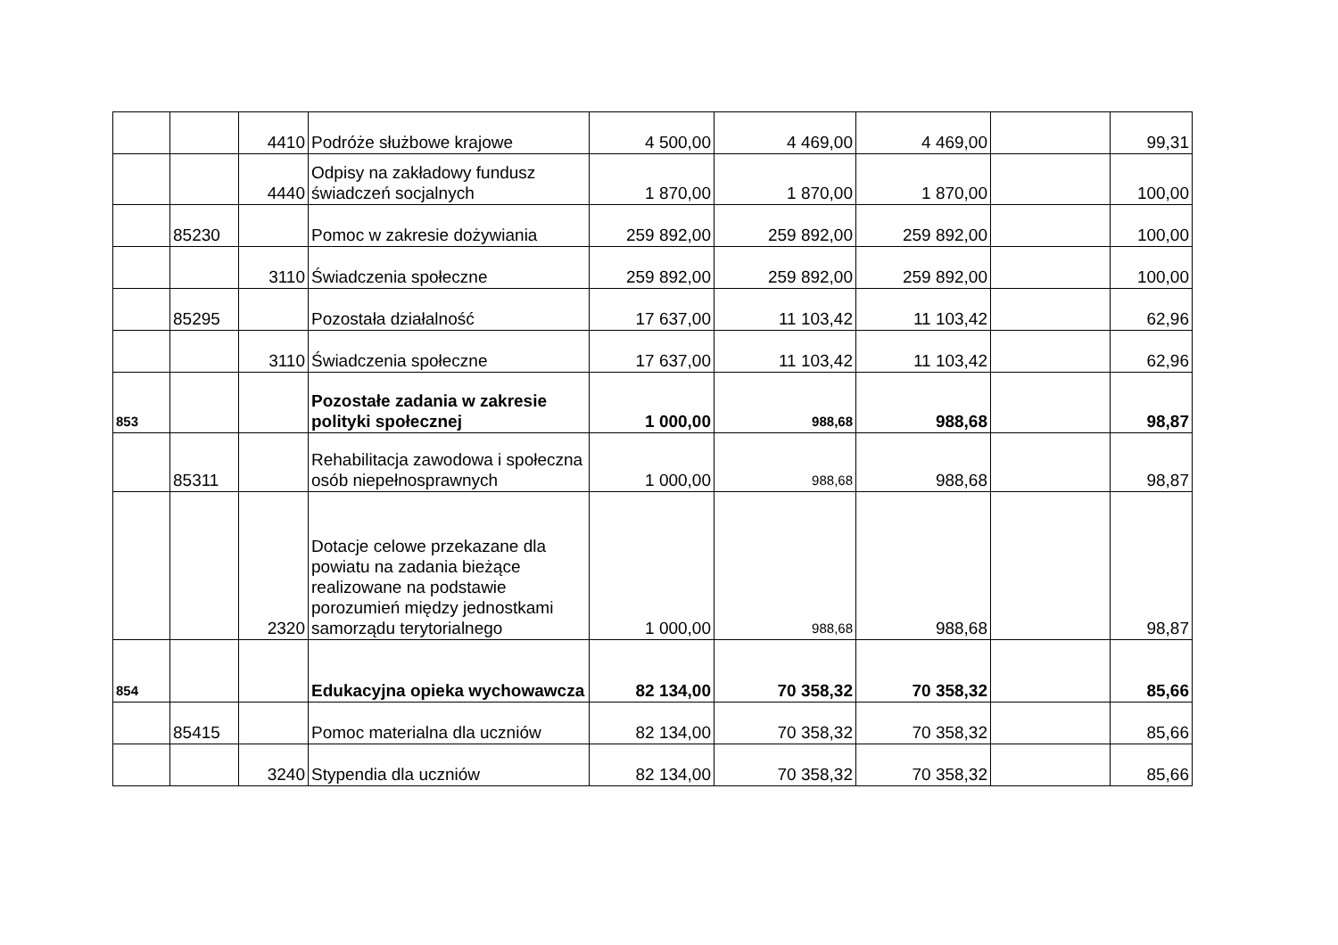| | | 4410 | Podróże służbowe krajowe | 4 500,00 | 4 469,00 | 4 469,00 | | 99,31 |
| | | 4440 | Odpisy na zakładowy fundusz świadczeń socjalnych | 1 870,00 | 1 870,00 | 1 870,00 | | 100,00 |
| | 85230 | | Pomoc w zakresie dożywiania | 259 892,00 | 259 892,00 | 259 892,00 | | 100,00 |
| | | 3110 | Świadczenia społeczne | 259 892,00 | 259 892,00 | 259 892,00 | | 100,00 |
| | 85295 | | Pozostała działalność | 17 637,00 | 11 103,42 | 11 103,42 | | 62,96 |
| | | 3110 | Świadczenia społeczne | 17 637,00 | 11 103,42 | 11 103,42 | | 62,96 |
| 853 | | | Pozostałe zadania w zakresie polityki społecznej | 1 000,00 | 988,68 | 988,68 | | 98,87 |
| | 85311 | | Rehabilitacja zawodowa i społeczna osób niepełnosprawnych | 1 000,00 | 988,68 | 988,68 | | 98,87 |
| | | 2320 | Dotacje celowe przekazane dla powiatu na zadania bieżące realizowane na podstawie porozumień między jednostkami samorządu terytorialnego | 1 000,00 | 988,68 | 988,68 | | 98,87 |
| 854 | | | Edukacyjna opieka wychowawcza | 82 134,00 | 70 358,32 | 70 358,32 | | 85,66 |
| | 85415 | | Pomoc materialna dla uczniów | 82 134,00 | 70 358,32 | 70 358,32 | | 85,66 |
| | | 3240 | Stypendia dla uczniów | 82 134,00 | 70 358,32 | 70 358,32 | | 85,66 |